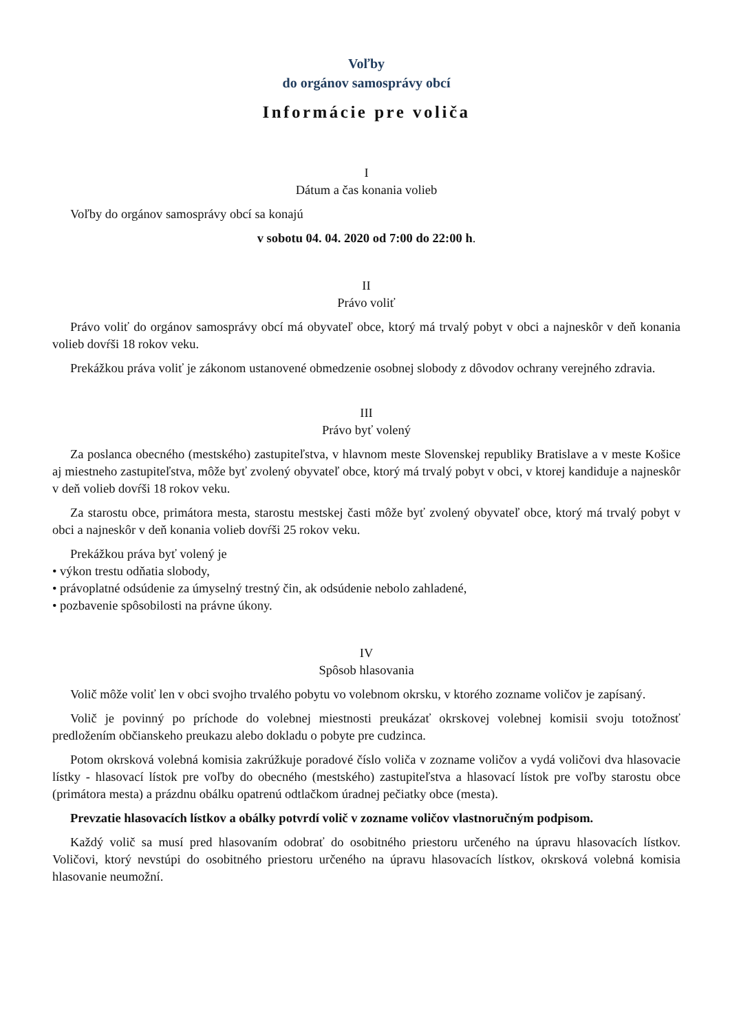Voľby
do orgánov samosprávy obcí
Informácie pre voliča
I
Dátum a čas konania volieb
Voľby do orgánov samosprávy obcí sa konajú
v sobotu 04. 04. 2020 od 7:00 do 22:00 h.
II
Právo voliť
Právo voliť do orgánov samosprávy obcí má obyvateľ obce, ktorý má trvalý pobyt v obci a najneskôr v deň konania volieb dovŕši 18 rokov veku.
Prekážkou práva voliť je zákonom ustanovené obmedzenie osobnej slobody z dôvodov ochrany verejného zdravia.
III
Právo byť volený
Za poslanca obecného (mestského) zastupiteľstva, v hlavnom meste Slovenskej republiky Bratislave a v meste Košice aj miestneho zastupiteľstva, môže byť zvolený obyvateľ obce, ktorý má trvalý pobyt v obci, v ktorej kandiduje a najneskôr v deň volieb dovŕši 18 rokov veku.
Za starostu obce, primátora mesta, starostu mestskej časti môže byť zvolený obyvateľ obce, ktorý má trvalý pobyt v obci a najneskôr v deň konania volieb dovŕši 25 rokov veku.
Prekážkou práva byť volený je
• výkon trestu odňatia slobody,
• právoplatné odsúdenie za úmyselný trestný čin, ak odsúdenie nebolo zahladené,
• pozbavenie spôsobilosti na právne úkony.
IV
Spôsob hlasovania
Volič môže voliť len v obci svojho trvalého pobytu vo volebnom okrsku, v ktorého zozname voličov je zapísaný.
Volič je povinný po príchode do volebnej miestnosti preukázať okrskovej volebnej komisii svoju totožnosť predložením občianskeho preukazu alebo dokladu o pobyte pre cudzinca.
Potom okrsková volebná komisia zakrúžkuje poradové číslo voliča v zozname voličov a vydá voličovi dva hlasovacie lístky - hlasovací lístok pre voľby do obecného (mestského) zastupiteľstva a hlasovací lístok pre voľby starostu obce (primátora mesta) a prázdnu obálku opatrenú odtlačkom úradnej pečiatky obce (mesta).
Prevzatie hlasovacích lístkov a obálky potvrdí volič v zozname voličov vlastnoručným podpisom.
Každý volič sa musí pred hlasovaním odobrať do osobitného priestoru určeného na úpravu hlasovacích lístkov. Voličovi, ktorý nevstúpi do osobitného priestoru určeného na úpravu hlasovacích lístkov, okrsková volebná komisia hlasovanie neumožní.